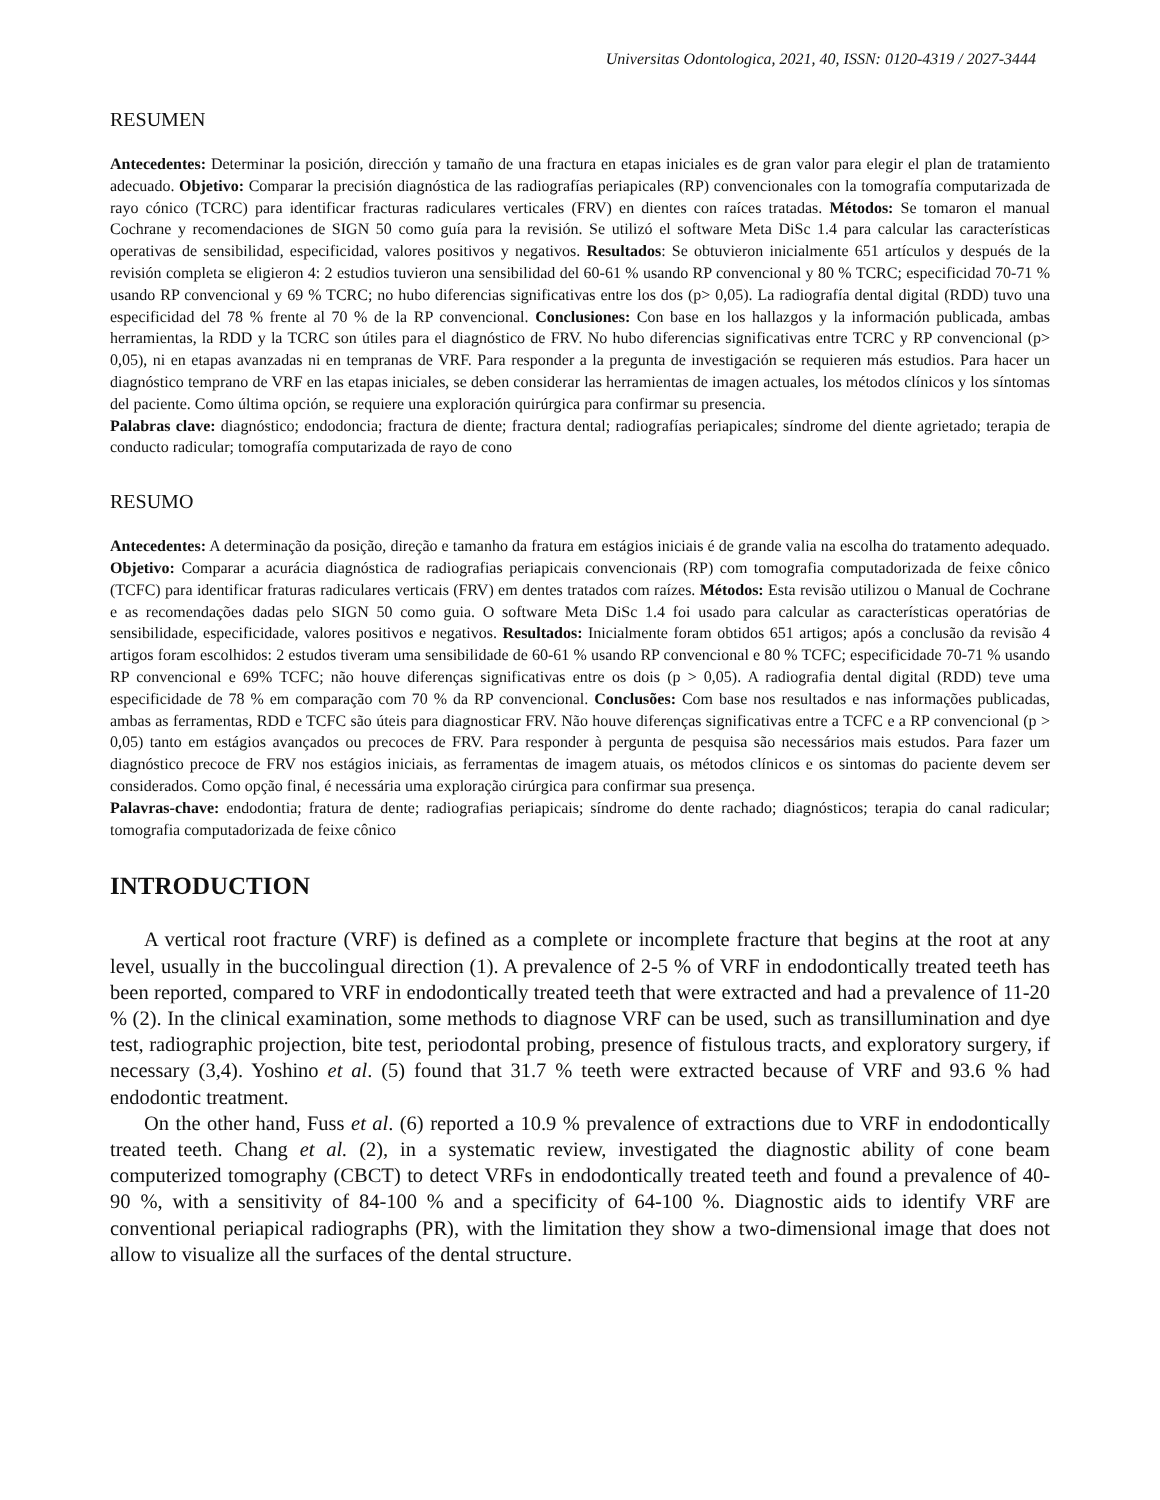Universitas Odontologica, 2021, 40, ISSN: 0120-4319 / 2027-3444
RESUMEN
Antecedentes: Determinar la posición, dirección y tamaño de una fractura en etapas iniciales es de gran valor para elegir el plan de tratamiento adecuado. Objetivo: Comparar la precisión diagnóstica de las radiografías periapicales (RP) convencionales con la tomografía computarizada de rayo cónico (TCRC) para identificar fracturas radiculares verticales (FRV) en dientes con raíces tratadas. Métodos: Se tomaron el manual Cochrane y recomendaciones de SIGN 50 como guía para la revisión. Se utilizó el software Meta DiSc 1.4 para calcular las características operativas de sensibilidad, especificidad, valores positivos y negativos. Resultados: Se obtuvieron inicialmente 651 artículos y después de la revisión completa se eligieron 4: 2 estudios tuvieron una sensibilidad del 60-61 % usando RP convencional y 80 % TCRC; especificidad 70-71 % usando RP convencional y 69 % TCRC; no hubo diferencias significativas entre los dos (p> 0,05). La radiografía dental digital (RDD) tuvo una especificidad del 78 % frente al 70 % de la RP convencional. Conclusiones: Con base en los hallazgos y la información publicada, ambas herramientas, la RDD y la TCRC son útiles para el diagnóstico de FRV. No hubo diferencias significativas entre TCRC y RP convencional (p> 0,05), ni en etapas avanzadas ni en tempranas de VRF. Para responder a la pregunta de investigación se requieren más estudios. Para hacer un diagnóstico temprano de VRF en las etapas iniciales, se deben considerar las herramientas de imagen actuales, los métodos clínicos y los síntomas del paciente. Como última opción, se requiere una exploración quirúrgica para confirmar su presencia.
Palabras clave: diagnóstico; endodoncia; fractura de diente; fractura dental; radiografías periapicales; síndrome del diente agrietado; terapia de conducto radicular; tomografía computarizada de rayo de cono
RESUMO
Antecedentes: A determinação da posição, direção e tamanho da fratura em estágios iniciais é de grande valia na escolha do tratamento adequado. Objetivo: Comparar a acurácia diagnóstica de radiografias periapicais convencionais (RP) com tomografia computadorizada de feixe cônico (TCFC) para identificar fraturas radiculares verticais (FRV) em dentes tratados com raízes. Métodos: Esta revisão utilizou o Manual de Cochrane e as recomendações dadas pelo SIGN 50 como guia. O software Meta DiSc 1.4 foi usado para calcular as características operatórias de sensibilidade, especificidade, valores positivos e negativos. Resultados: Inicialmente foram obtidos 651 artigos; após a conclusão da revisão 4 artigos foram escolhidos: 2 estudos tiveram uma sensibilidade de 60-61 % usando RP convencional e 80 % TCFC; especificidade 70-71 % usando RP convencional e 69% TCFC; não houve diferenças significativas entre os dois (p > 0,05). A radiografia dental digital (RDD) teve uma especificidade de 78 % em comparação com 70 % da RP convencional. Conclusões: Com base nos resultados e nas informações publicadas, ambas as ferramentas, RDD e TCFC são úteis para diagnosticar FRV. Não houve diferenças significativas entre a TCFC e a RP convencional (p > 0,05) tanto em estágios avançados ou precoces de FRV. Para responder à pergunta de pesquisa são necessários mais estudos. Para fazer um diagnóstico precoce de FRV nos estágios iniciais, as ferramentas de imagem atuais, os métodos clínicos e os sintomas do paciente devem ser considerados. Como opção final, é necessária uma exploração cirúrgica para confirmar sua presença.
Palavras-chave: endodontia; fratura de dente; radiografias periapicais; síndrome do dente rachado; diagnósticos; terapia do canal radicular; tomografia computadorizada de feixe cônico
INTRODUCTION
A vertical root fracture (VRF) is defined as a complete or incomplete fracture that begins at the root at any level, usually in the buccolingual direction (1). A prevalence of 2-5 % of VRF in endodontically treated teeth has been reported, compared to VRF in endodontically treated teeth that were extracted and had a prevalence of 11-20 % (2). In the clinical examination, some methods to diagnose VRF can be used, such as transillumination and dye test, radiographic projection, bite test, periodontal probing, presence of fistulous tracts, and exploratory surgery, if necessary (3,4). Yoshino et al. (5) found that 31.7 % teeth were extracted because of VRF and 93.6 % had endodontic treatment.
On the other hand, Fuss et al. (6) reported a 10.9 % prevalence of extractions due to VRF in endodontically treated teeth. Chang et al. (2), in a systematic review, investigated the diagnostic ability of cone beam computerized tomography (CBCT) to detect VRFs in endodontically treated teeth and found a prevalence of 40-90 %, with a sensitivity of 84-100 % and a specificity of 64-100 %. Diagnostic aids to identify VRF are conventional periapical radiographs (PR), with the limitation they show a two-dimensional image that does not allow to visualize all the surfaces of the dental structure.